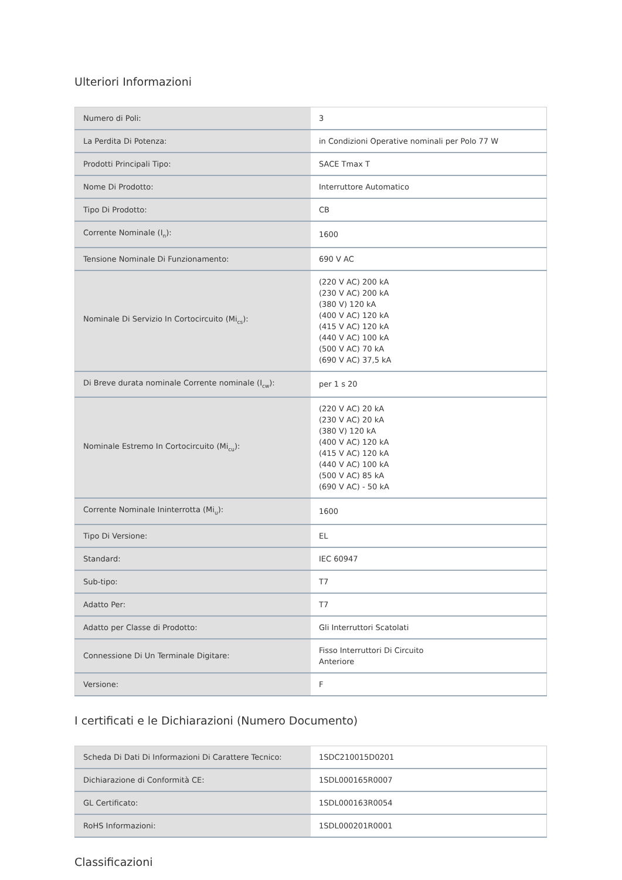Ulteriori Informazioni
| Numero di Poli: | 3 |
| La Perdita Di Potenza: | in Condizioni Operative nominali per Polo 77 W |
| Prodotti Principali Tipo: | SACE Tmax T |
| Nome Di Prodotto: | Interruttore Automatico |
| Tipo Di Prodotto: | CB |
| Corrente Nominale (I<sub>n</sub>): | 1600 |
| Tensione Nominale Di Funzionamento: | 690 V AC |
| Nominale Di Servizio In Cortocircuito (Mi<sub>cs</sub>): | (220 V AC) 200 kA (230 V AC) 200 kA (380 V) 120 kA (400 V AC) 120 kA (415 V AC) 120 kA (440 V AC) 100 kA (500 V AC) 70 kA (690 V AC) 37,5 kA |
| Di Breve durata nominale Corrente nominale (I<sub>cw</sub>): | per 1 s 20 |
| Nominale Estremo In Cortocircuito (Mi<sub>cu</sub>): | (220 V AC) 20 kA (230 V AC) 20 kA (380 V) 120 kA (400 V AC) 120 kA (415 V AC) 120 kA (440 V AC) 100 kA (500 V AC) 85 kA (690 V AC) - 50 kA |
| Corrente Nominale Ininterrotta (Mi<sub>u</sub>): | 1600 |
| Tipo Di Versione: | EL |
| Standard: | IEC 60947 |
| Sub-tipo: | T7 |
| Adatto Per: | T7 |
| Adatto per Classe di Prodotto: | Gli Interruttori Scatolati |
| Connessione Di Un Terminale Digitare: | Fisso Interruttori Di Circuito Anteriore |
| Versione: | F |
I certificati e le Dichiarazioni (Numero Documento)
| Scheda Di Dati Di Informazioni Di Carattere Tecnico: | 1SDC210015D0201 |
| Dichiarazione di Conformità CE: | 1SDL000165R0007 |
| GL Certificato: | 1SDL000163R0054 |
| RoHS Informazioni: | 1SDL000201R0001 |
Classificazioni